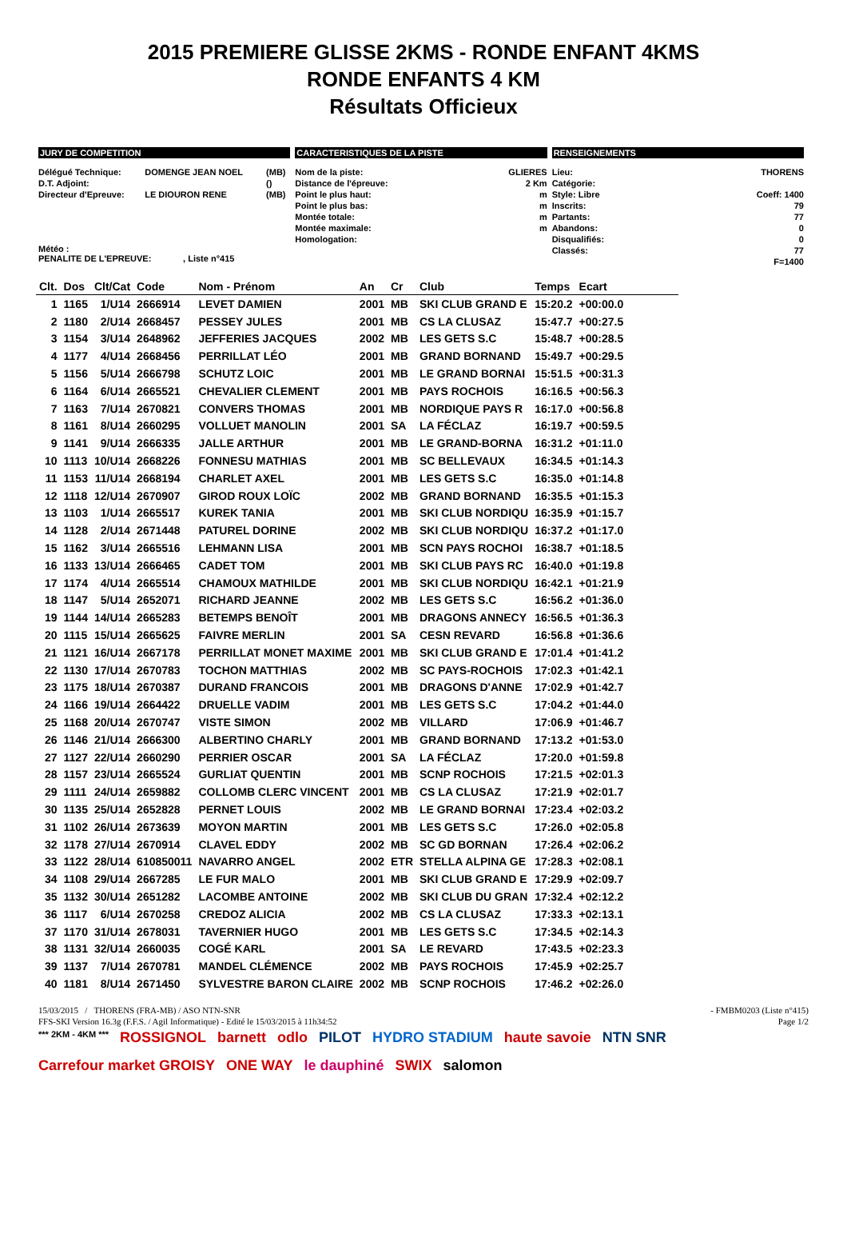2015 PREMIERE GLISSE 2KMS - RONDE ENFANT 4KMS
RONDE ENFANTS 4 KM
Résultats Officieux
JURY DE COMPETITION
| Délégué Technique: | DOMENGE JEAN NOEL | (MB) |
| D.T. Adjoint: | | () |
| Directeur d'Epreuve: | LE DIOURON RENE | (MB) |
Météo :
PENALITE DE L'EPREUVE: , Liste n°415
CARACTERISTIQUES DE LA PISTE
| Nom de la piste: | GLIERES |
| Distance de l'épreuve: | 2 Km |
| Point le plus haut: | m |
| Point le plus bas: | m |
| Montée totale: | m |
| Montée maximale: | m |
| Homologation: | |
RENSEIGNEMENTS
| Lieu: | THORENS |
| Catégorie: | |
| Style: Libre | Coeff: 1400 |
| Inscrits: | 79 |
| Partants: | 77 |
| Abandons: | 0 |
| Disqualifiés: | 0 |
| Classés: | 77 |
| | F=1400 |
| Clt. | Dos | Clt/Cat | Code | Nom - Prénom | An | Cr | Club | Temps | Ecart |
| --- | --- | --- | --- | --- | --- | --- | --- | --- | --- |
| 1 | 1165 | 1/U14 | 2666914 | LEVET DAMIEN | 2001 | MB | SKI CLUB GRAND E | 15:20.2 | +00:00.0 |
| 2 | 1180 | 2/U14 | 2668457 | PESSEY JULES | 2001 | MB | CS LA CLUSAZ | 15:47.7 | +00:27.5 |
| 3 | 1154 | 3/U14 | 2648962 | JEFFERIES JACQUES | 2002 | MB | LES GETS S.C | 15:48.7 | +00:28.5 |
| 4 | 1177 | 4/U14 | 2668456 | PERRILLAT LÉO | 2001 | MB | GRAND BORNAND | 15:49.7 | +00:29.5 |
| 5 | 1156 | 5/U14 | 2666798 | SCHUTZ LOIC | 2001 | MB | LE GRAND BORNAI | 15:51.5 | +00:31.3 |
| 6 | 1164 | 6/U14 | 2665521 | CHEVALIER CLEMENT | 2001 | MB | PAYS ROCHOIS | 16:16.5 | +00:56.3 |
| 7 | 1163 | 7/U14 | 2670821 | CONVERS THOMAS | 2001 | MB | NORDIQUE PAYS R | 16:17.0 | +00:56.8 |
| 8 | 1161 | 8/U14 | 2660295 | VOLLUET MANOLIN | 2001 | SA | LA FÉCLAZ | 16:19.7 | +00:59.5 |
| 9 | 1141 | 9/U14 | 2666335 | JALLE ARTHUR | 2001 | MB | LE GRAND-BORNA | 16:31.2 | +01:11.0 |
| 10 | 1113 | 10/U14 | 2668226 | FONNESU MATHIAS | 2001 | MB | SC BELLEVAUX | 16:34.5 | +01:14.3 |
| 11 | 1153 | 11/U14 | 2668194 | CHARLET AXEL | 2001 | MB | LES GETS S.C | 16:35.0 | +01:14.8 |
| 12 | 1118 | 12/U14 | 2670907 | GIROD ROUX LOÏC | 2002 | MB | GRAND BORNAND | 16:35.5 | +01:15.3 |
| 13 | 1103 | 1/U14 | 2665517 | KUREK TANIA | 2001 | MB | SKI CLUB NORDIQU | 16:35.9 | +01:15.7 |
| 14 | 1128 | 2/U14 | 2671448 | PATUREL DORINE | 2002 | MB | SKI CLUB NORDIQU | 16:37.2 | +01:17.0 |
| 15 | 1162 | 3/U14 | 2665516 | LEHMANN LISA | 2001 | MB | SCN PAYS ROCHOI | 16:38.7 | +01:18.5 |
| 16 | 1133 | 13/U14 | 2666465 | CADET TOM | 2001 | MB | SKI CLUB PAYS RC | 16:40.0 | +01:19.8 |
| 17 | 1174 | 4/U14 | 2665514 | CHAMOUX MATHILDE | 2001 | MB | SKI CLUB NORDIQU | 16:42.1 | +01:21.9 |
| 18 | 1147 | 5/U14 | 2652071 | RICHARD JEANNE | 2002 | MB | LES GETS S.C | 16:56.2 | +01:36.0 |
| 19 | 1144 | 14/U14 | 2665283 | BETEMPS BENOÎT | 2001 | MB | DRAGONS ANNECY | 16:56.5 | +01:36.3 |
| 20 | 1115 | 15/U14 | 2665625 | FAIVRE MERLIN | 2001 | SA | CESN REVARD | 16:56.8 | +01:36.6 |
| 21 | 1121 | 16/U14 | 2667178 | PERRILLAT MONET MAXIME | 2001 | MB | SKI CLUB GRAND E | 17:01.4 | +01:41.2 |
| 22 | 1130 | 17/U14 | 2670783 | TOCHON MATTHIAS | 2002 | MB | SC PAYS-ROCHOIS | 17:02.3 | +01:42.1 |
| 23 | 1175 | 18/U14 | 2670387 | DURAND FRANCOIS | 2001 | MB | DRAGONS D'ANNE | 17:02.9 | +01:42.7 |
| 24 | 1166 | 19/U14 | 2664422 | DRUELLE VADIM | 2001 | MB | LES GETS S.C | 17:04.2 | +01:44.0 |
| 25 | 1168 | 20/U14 | 2670747 | VISTE SIMON | 2002 | MB | VILLARD | 17:06.9 | +01:46.7 |
| 26 | 1146 | 21/U14 | 2666300 | ALBERTINO CHARLY | 2001 | MB | GRAND BORNAND | 17:13.2 | +01:53.0 |
| 27 | 1127 | 22/U14 | 2660290 | PERRIER OSCAR | 2001 | SA | LA FÉCLAZ | 17:20.0 | +01:59.8 |
| 28 | 1157 | 23/U14 | 2665524 | GURLIAT QUENTIN | 2001 | MB | SCNP ROCHOIS | 17:21.5 | +02:01.3 |
| 29 | 1111 | 24/U14 | 2659882 | COLLOMB CLERC VINCENT | 2001 | MB | CS LA CLUSAZ | 17:21.9 | +02:01.7 |
| 30 | 1135 | 25/U14 | 2652828 | PERNET LOUIS | 2002 | MB | LE GRAND BORNAI | 17:23.4 | +02:03.2 |
| 31 | 1102 | 26/U14 | 2673639 | MOYON MARTIN | 2001 | MB | LES GETS S.C | 17:26.0 | +02:05.8 |
| 32 | 1178 | 27/U14 | 2670914 | CLAVEL EDDY | 2002 | MB | SC GD BORNAN | 17:26.4 | +02:06.2 |
| 33 | 1122 | 28/U14 | 610850011 | NAVARRO ANGEL | 2002 | ETR | STELLA ALPINA GE | 17:28.3 | +02:08.1 |
| 34 | 1108 | 29/U14 | 2667285 | LE FUR MALO | 2001 | MB | SKI CLUB GRAND E | 17:29.9 | +02:09.7 |
| 35 | 1132 | 30/U14 | 2651282 | LACOMBE ANTOINE | 2002 | MB | SKI CLUB DU GRAN | 17:32.4 | +02:12.2 |
| 36 | 1117 | 6/U14 | 2670258 | CREDOZ ALICIA | 2002 | MB | CS LA CLUSAZ | 17:33.3 | +02:13.1 |
| 37 | 1170 | 31/U14 | 2678031 | TAVERNIER HUGO | 2001 | MB | LES GETS S.C | 17:34.5 | +02:14.3 |
| 38 | 1131 | 32/U14 | 2660035 | COGÉ KARL | 2001 | SA | LE REVARD | 17:43.5 | +02:23.3 |
| 39 | 1137 | 7/U14 | 2670781 | MANDEL CLÉMENCE | 2002 | MB | PAYS ROCHOIS | 17:45.9 | +02:25.7 |
| 40 | 1181 | 8/U14 | 2671450 | SYLVESTRE BARON CLAIRE | 2002 | MB | SCNP ROCHOIS | 17:46.2 | +02:26.0 |
15/03/2015 / THORENS (FRA-MB) / ASO NTN-SNR - FMBM0203 (Liste n°415)
FFS-SKI Version 16.3g (F.F.S. / Agil Informatique) - Edité le 15/03/2015 à 11h34:52 Page 1/2
*** 2KM - 4KM *** ROSSIGNOL barnett odlo PILOT HYDRO STADIUM haute savoie NTN SNR Carrefour market GROISY ONE WAY le dauphiné SWIX salomon